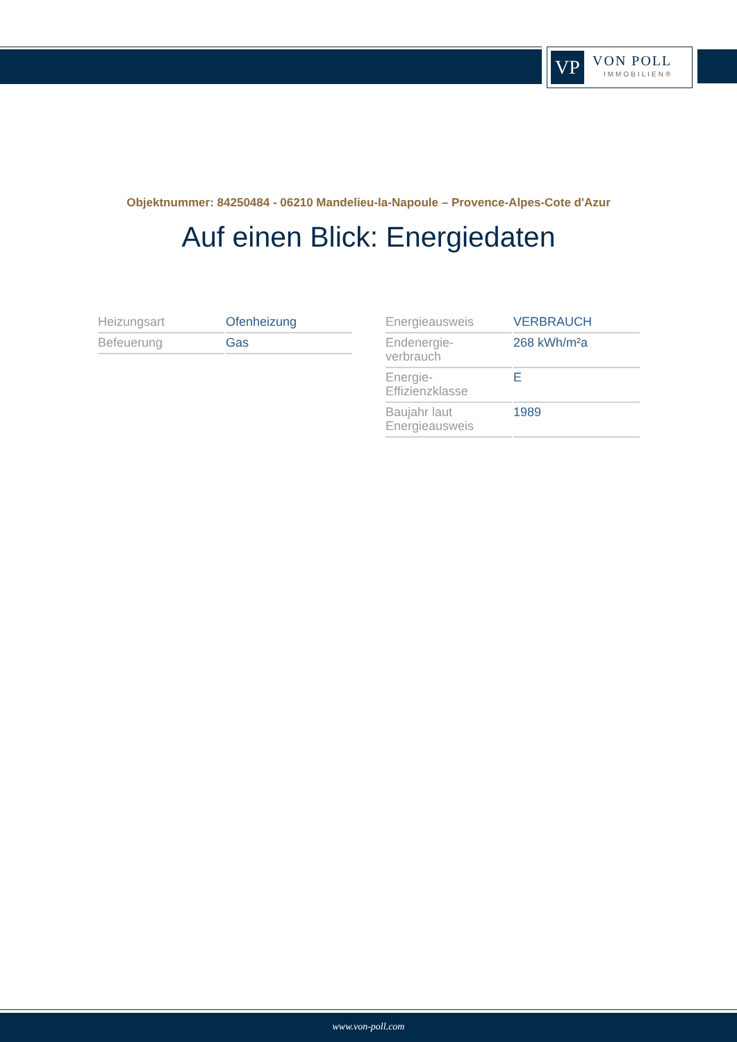VP
VON POLL
IMMOBILIEN®
Objektnummer: 84250484 - 06210 Mandelieu-la-Napoule – Provence-Alpes-Cote d'Azur
Auf einen Blick: Energiedaten
| Heizungsart | Ofenheizung |
| Befeuerung | Gas |
| Energieausweis | VERBRAUCH |
| Endenergie- verbrauch | 268 kWh/m²a |
| Energie- Effizienzklasse | E |
| Baujahr laut Energieausweis | 1989 |
www.von-poll.com